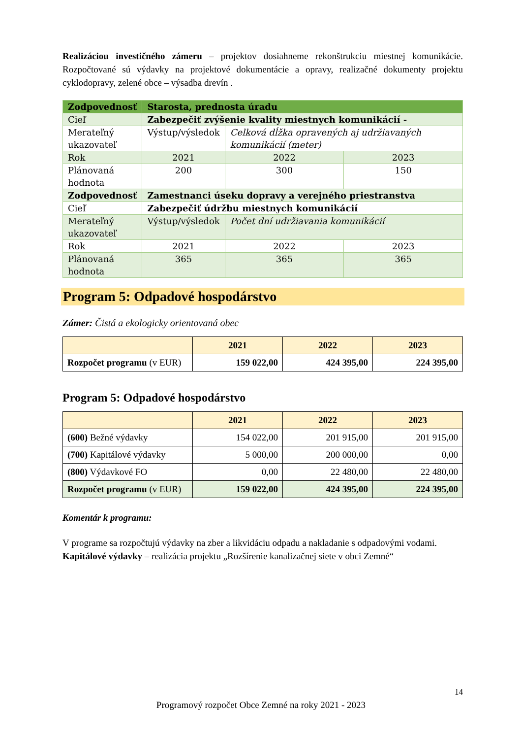Realizáciou investičného zámeru – projektov dosiahneme rekonštrukciu miestnej komunikácie. Rozpočtované sú výdavky na projektové dokumentácie a opravy, realizačné dokumenty projektu cyklodopravy, zelené obce – výsadba drevín .
| Zodpovednosť | Starosta, prednosta úradu | | |
| Cieľ | Zabezpečiť zvýšenie kvality miestnych komunikácií - | | |
| Merateľný ukazovateľ | Výstup/výsledok | Celková dĺžka opravených aj udržiavaných komunikácií (meter) | |
| Rok | 2021 | 2022 | 2023 |
| Plánovaná hodnota | 200 | 300 | 150 |
| Zodpovednosť | Zamestnanci úseku dopravy a verejného priestranstva | | |
| Cieľ | Zabezpečiť údržbu miestnych komunikácií | | |
| Merateľný ukazovateľ | Výstup/výsledok | Počet dní udržiavania komunikácií | |
| Rok | 2021 | 2022 | 2023 |
| Plánovaná hodnota | 365 | 365 | 365 |
Program 5: Odpadové hospodárstvo
Zámer: Čistá a ekologicky orientovaná obec
| | 2021 | 2022 | 2023 |
| --- | --- | --- | --- |
| Rozpočet programu (v EUR) | 159 022,00 | 424 395,00 | 224 395,00 |
Program 5: Odpadové hospodárstvo
| | 2021 | 2022 | 2023 |
| --- | --- | --- | --- |
| (600) Bežné výdavky | 154 022,00 | 201 915,00 | 201 915,00 |
| (700) Kapitálové výdavky | 5 000,00 | 200 000,00 | 0,00 |
| (800) Výdavkové FO | 0,00 | 22 480,00 | 22 480,00 |
| Rozpočet programu (v EUR) | 159 022,00 | 424 395,00 | 224 395,00 |
Komentár k programu:
V programe sa rozpočtujú výdavky na zber a likvidáciu odpadu a nakladanie s odpadovými vodami.
Kapitálové výdavky – realizácia projektu „Rozšírenie kanalizačnej siete v obci Zemné“
14
Programový rozpočet Obce Zemné na roky 2021 - 2023